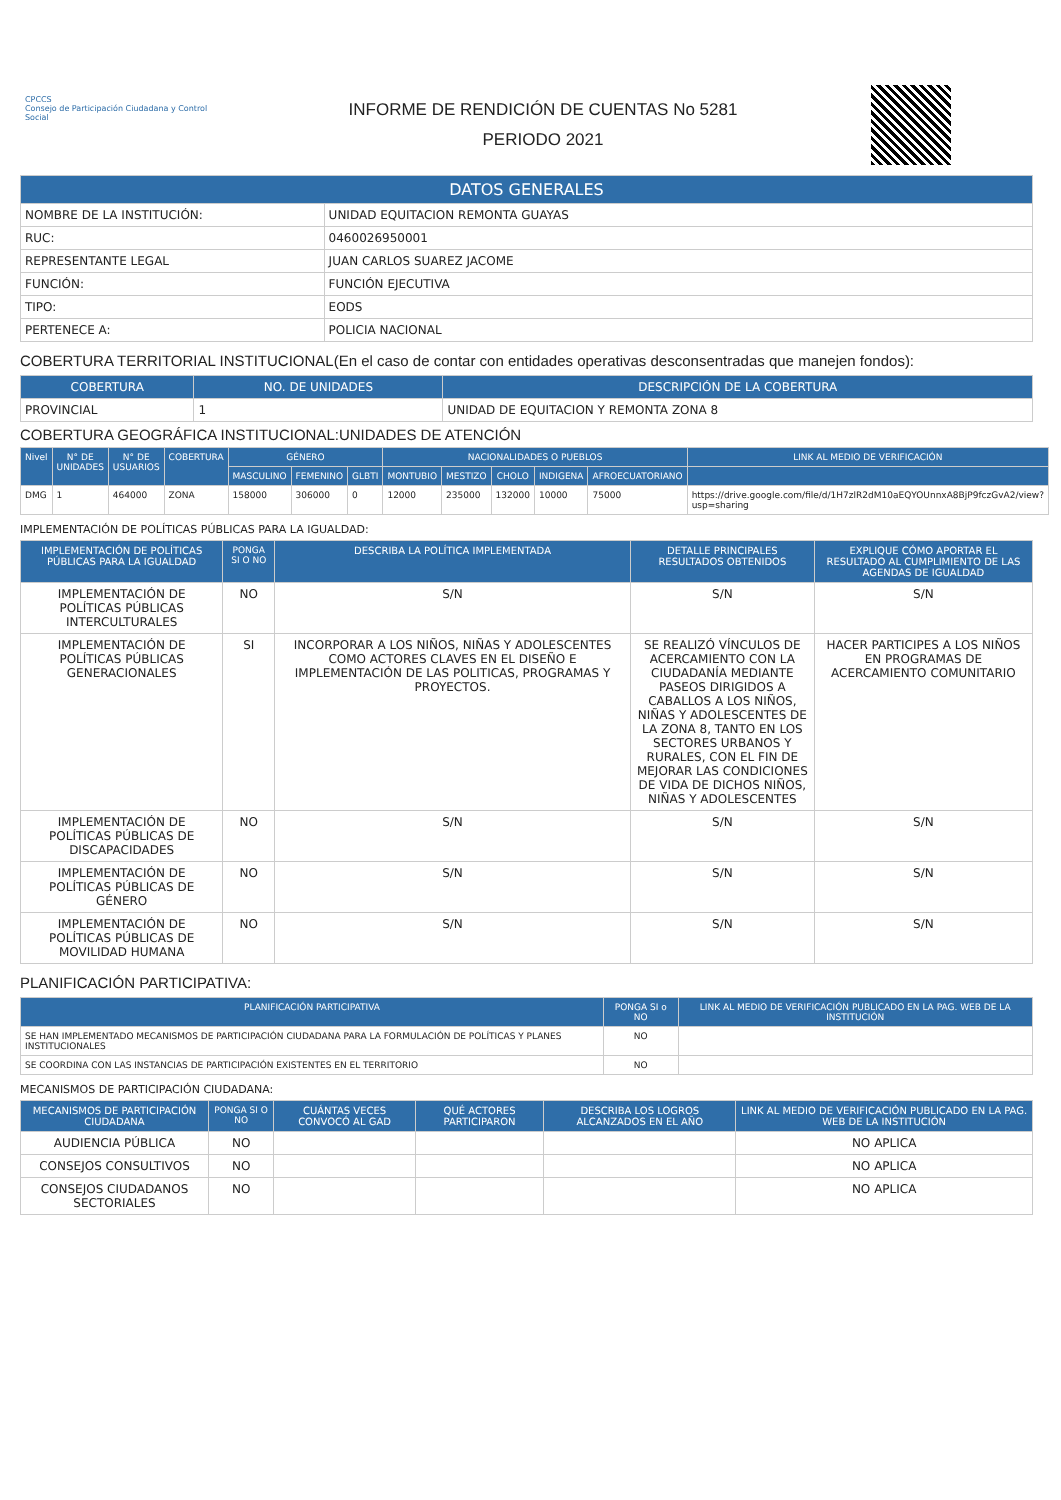CPCCS
Consejo de Participación Ciudadana y Control Social
INFORME DE RENDICIÓN DE CUENTAS No 5281
PERIODO 2021
| DATOS GENERALES | |
| --- | --- |
| NOMBRE DE LA INSTITUCIÓN: | UNIDAD EQUITACION REMONTA GUAYAS |
| RUC: | 0460026950001 |
| REPRESENTANTE LEGAL | JUAN CARLOS SUAREZ JACOME |
| FUNCIÓN: | FUNCIÓN EJECUTIVA |
| TIPO: | EODS |
| PERTENECE A: | POLICIA NACIONAL |
COBERTURA TERRITORIAL INSTITUCIONAL(En el caso de contar con entidades operativas desconsentradas que manejen fondos):
| COBERTURA | NO. DE UNIDADES | DESCRIPCIÓN DE LA COBERTURA |
| --- | --- | --- |
| PROVINCIAL | 1 | UNIDAD DE EQUITACION Y REMONTA ZONA 8 |
COBERTURA GEOGRÁFICA INSTITUCIONAL:UNIDADES DE ATENCIÓN
| Nivel | N° DE UNIDADES | N° DE USUARIOS | COBERTURA | GÉNERO | | | NACIONALIDADES O PUEBLOS | | | | | LINK AL MEDIO DE VERIFICACIÓN |
| --- | --- | --- | --- | --- | --- | --- | --- | --- | --- | --- | --- | --- |
| | | | | MASCULINO | FEMENINO | GLBTI | MONTUBIO | MESTIZO | CHOLO | INDIGENA | AFROECUATORIANO | |
| DMG | 1 | 464000 | ZONA | 158000 | 306000 | 0 | 12000 | 235000 | 132000 | 10000 | 75000 | https://drive.google.com/file/d/1H7zlR2dM10aEQYOUnnxA8BjP9fczGvA2/view?usp=sharing |
IMPLEMENTACIÓN DE POLÍTICAS PÚBLICAS PARA LA IGUALDAD:
| IMPLEMENTACIÓN DE POLÍTICAS PÚBLICAS PARA LA IGUALDAD | PONGA SI O NO | DESCRIBA LA POLÍTICA IMPLEMENTADA | DETALLE PRINCIPALES RESULTADOS OBTENIDOS | EXPLIQUE CÓMO APORTAR EL RESULTADO AL CUMPLIMIENTO DE LAS AGENDAS DE IGUALDAD |
| --- | --- | --- | --- | --- |
| IMPLEMENTACIÓN DE POLÍTICAS PÚBLICAS INTERCULTURALES | NO | S/N | S/N | S/N |
| IMPLEMENTACIÓN DE POLÍTICAS PÚBLICAS GENERACIONALES | SI | INCORPORAR A LOS NIÑOS, NIÑAS Y ADOLESCENTES COMO ACTORES CLAVES EN EL DISEÑO E IMPLEMENTACIÓN DE LAS POLITICAS, PROGRAMAS Y PROYECTOS. | SE REALIZÓ VÍNCULOS DE ACERCAMIENTO CON LA CIUDADANÍA MEDIANTE PASEOS DIRIGIDOS A CABALLOS A LOS NIÑOS, NIÑAS Y ADOLESCENTES DE LA ZONA 8, TANTO EN LOS SECTORES URBANOS Y RURALES, CON EL FIN DE MEJORAR LAS CONDICIONES DE VIDA DE DICHOS NIÑOS, NIÑAS Y ADOLESCENTES | HACER PARTICIPES A LOS NIÑOS EN PROGRAMAS DE ACERCAMIENTO COMUNITARIO |
| IMPLEMENTACIÓN DE POLÍTICAS PÚBLICAS DE DISCAPACIDADES | NO | S/N | S/N | S/N |
| IMPLEMENTACIÓN DE POLÍTICAS PÚBLICAS DE GÉNERO | NO | S/N | S/N | S/N |
| IMPLEMENTACIÓN DE POLÍTICAS PÚBLICAS DE MOVILIDAD HUMANA | NO | S/N | S/N | S/N |
PLANIFICACIÓN PARTICIPATIVA:
| PLANIFICACIÓN PARTICIPATIVA | PONGA SI o NO | LINK AL MEDIO DE VERIFICACIÓN PUBLICADO EN LA PAG. WEB DE LA INSTITUCIÓN |
| --- | --- | --- |
| SE HAN IMPLEMENTADO MECANISMOS DE PARTICIPACIÓN CIUDADANA PARA LA FORMULACIÓN DE POLÍTICAS Y PLANES INSTITUCIONALES | NO | |
| SE COORDINA CON LAS INSTANCIAS DE PARTICIPACIÓN EXISTENTES EN EL TERRITORIO | NO | |
MECANISMOS DE PARTICIPACIÓN CIUDADANA:
| MECANISMOS DE PARTICIPACIÓN CIUDADANA | PONGA SI O NO | CUÁNTAS VECES CONVOCÓ AL GAD | QUÉ ACTORES PARTICIPARON | DESCRIBA LOS LOGROS ALCANZADOS EN EL AÑO | LINK AL MEDIO DE VERIFICACIÓN PUBLICADO EN LA PAG. WEB DE LA INSTITUCIÓN |
| --- | --- | --- | --- | --- | --- |
| AUDIENCIA PÚBLICA | NO | | | | NO APLICA |
| CONSEJOS CONSULTIVOS | NO | | | | NO APLICA |
| CONSEJOS CIUDADANOS SECTORIALES | NO | | | | NO APLICA |